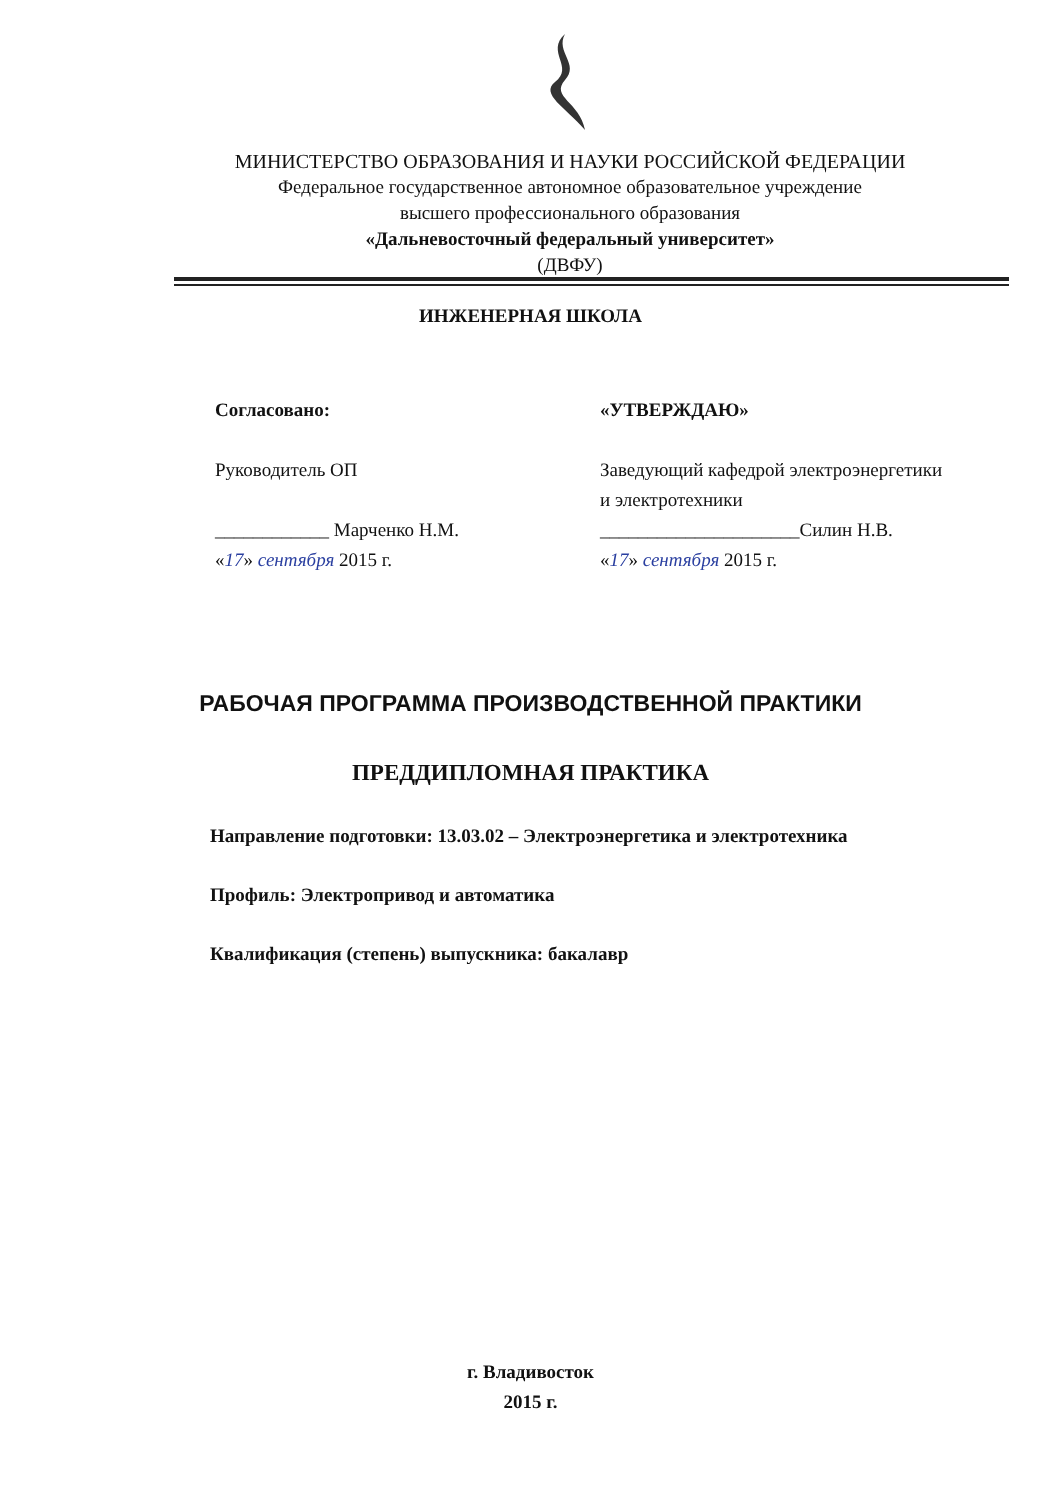МИНИСТЕРСТВО ОБРАЗОВАНИЯ И НАУКИ РОССИЙСКОЙ ФЕДЕРАЦИИ
Федеральное государственное автономное образовательное учреждение
высшего профессионального образования
«Дальневосточный федеральный университет»
(ДВФУ)
ИНЖЕНЕРНАЯ ШКОЛА
Согласовано:
Руководитель ОП
____________ Марченко Н.М.
«17» сентября 2015 г.
«УТВЕРЖДАЮ»
Заведующий кафедрой электроэнергетики
и электротехники
_____________________Силин Н.В.
«17» сентября 2015 г.
РАБОЧАЯ ПРОГРАММА ПРОИЗВОДСТВЕННОЙ ПРАКТИКИ
ПРЕДДИПЛОМНАЯ ПРАКТИКА
Направление подготовки: 13.03.02 – Электроэнергетика и электротехника
Профиль: Электропривод и автоматика
Квалификация (степень) выпускника: бакалавр
г. Владивосток
2015 г.